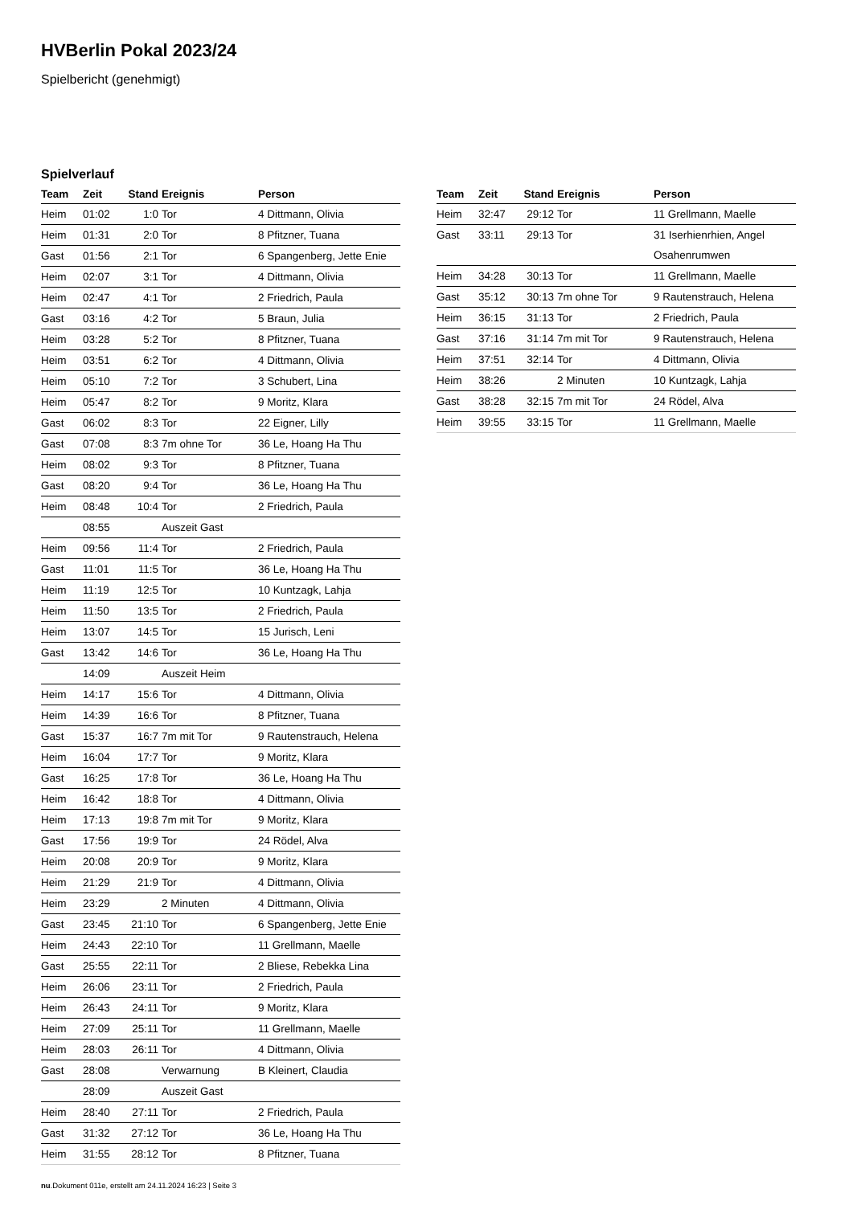HVBerlin Pokal 2023/24
Spielbericht (genehmigt)
Spielverlauf
| Team | Zeit | Stand | Ereignis | Person |
| --- | --- | --- | --- | --- |
| Heim | 01:02 | 1:0 | Tor | 4 Dittmann, Olivia |
| Heim | 01:31 | 2:0 | Tor | 8 Pfitzner, Tuana |
| Gast | 01:56 | 2:1 | Tor | 6 Spangenberg, Jette Enie |
| Heim | 02:07 | 3:1 | Tor | 4 Dittmann, Olivia |
| Heim | 02:47 | 4:1 | Tor | 2 Friedrich, Paula |
| Gast | 03:16 | 4:2 | Tor | 5 Braun, Julia |
| Heim | 03:28 | 5:2 | Tor | 8 Pfitzner, Tuana |
| Heim | 03:51 | 6:2 | Tor | 4 Dittmann, Olivia |
| Heim | 05:10 | 7:2 | Tor | 3 Schubert, Lina |
| Heim | 05:47 | 8:2 | Tor | 9 Moritz, Klara |
| Gast | 06:02 | 8:3 | Tor | 22 Eigner, Lilly |
| Gast | 07:08 | 8:3 | 7m ohne Tor | 36 Le, Hoang Ha Thu |
| Heim | 08:02 | 9:3 | Tor | 8 Pfitzner, Tuana |
| Gast | 08:20 | 9:4 | Tor | 36 Le, Hoang Ha Thu |
| Heim | 08:48 | 10:4 | Tor | 2 Friedrich, Paula |
| | 08:55 | | Auszeit Gast | |
| Heim | 09:56 | 11:4 | Tor | 2 Friedrich, Paula |
| Gast | 11:01 | 11:5 | Tor | 36 Le, Hoang Ha Thu |
| Heim | 11:19 | 12:5 | Tor | 10 Kuntzagk, Lahja |
| Heim | 11:50 | 13:5 | Tor | 2 Friedrich, Paula |
| Heim | 13:07 | 14:5 | Tor | 15 Jurisch, Leni |
| Gast | 13:42 | 14:6 | Tor | 36 Le, Hoang Ha Thu |
| | 14:09 | | Auszeit Heim | |
| Heim | 14:17 | 15:6 | Tor | 4 Dittmann, Olivia |
| Heim | 14:39 | 16:6 | Tor | 8 Pfitzner, Tuana |
| Gast | 15:37 | 16:7 | 7m mit Tor | 9 Rautenstrauch, Helena |
| Heim | 16:04 | 17:7 | Tor | 9 Moritz, Klara |
| Gast | 16:25 | 17:8 | Tor | 36 Le, Hoang Ha Thu |
| Heim | 16:42 | 18:8 | Tor | 4 Dittmann, Olivia |
| Heim | 17:13 | 19:8 | 7m mit Tor | 9 Moritz, Klara |
| Gast | 17:56 | 19:9 | Tor | 24 Rödel, Alva |
| Heim | 20:08 | 20:9 | Tor | 9 Moritz, Klara |
| Heim | 21:29 | 21:9 | Tor | 4 Dittmann, Olivia |
| Heim | 23:29 | | 2 Minuten | 4 Dittmann, Olivia |
| Gast | 23:45 | 21:10 | Tor | 6 Spangenberg, Jette Enie |
| Heim | 24:43 | 22:10 | Tor | 11 Grellmann, Maelle |
| Gast | 25:55 | 22:11 | Tor | 2 Bliese, Rebekka Lina |
| Heim | 26:06 | 23:11 | Tor | 2 Friedrich, Paula |
| Heim | 26:43 | 24:11 | Tor | 9 Moritz, Klara |
| Heim | 27:09 | 25:11 | Tor | 11 Grellmann, Maelle |
| Heim | 28:03 | 26:11 | Tor | 4 Dittmann, Olivia |
| Gast | 28:08 | | Verwarnung | B Kleinert, Claudia |
| | 28:09 | | Auszeit Gast | |
| Heim | 28:40 | 27:11 | Tor | 2 Friedrich, Paula |
| Gast | 31:32 | 27:12 | Tor | 36 Le, Hoang Ha Thu |
| Heim | 31:55 | 28:12 | Tor | 8 Pfitzner, Tuana |
| Team | Zeit | Stand | Ereignis | Person |
| --- | --- | --- | --- | --- |
| Heim | 32:47 | 29:12 | Tor | 11 Grellmann, Maelle |
| Gast | 33:11 | 29:13 | Tor | 31 Iserhienrhien, Angel Osahenrumwen |
| Heim | 34:28 | 30:13 | Tor | 11 Grellmann, Maelle |
| Gast | 35:12 | 30:13 | 7m ohne Tor | 9 Rautenstrauch, Helena |
| Heim | 36:15 | 31:13 | Tor | 2 Friedrich, Paula |
| Gast | 37:16 | 31:14 | 7m mit Tor | 9 Rautenstrauch, Helena |
| Heim | 37:51 | 32:14 | Tor | 4 Dittmann, Olivia |
| Heim | 38:26 | | 2 Minuten | 10 Kuntzagk, Lahja |
| Gast | 38:28 | 32:15 | 7m mit Tor | 24 Rödel, Alva |
| Heim | 39:55 | 33:15 | Tor | 11 Grellmann, Maelle |
nu.Dokument 011e, erstellt am 24.11.2024 16:23 | Seite 3